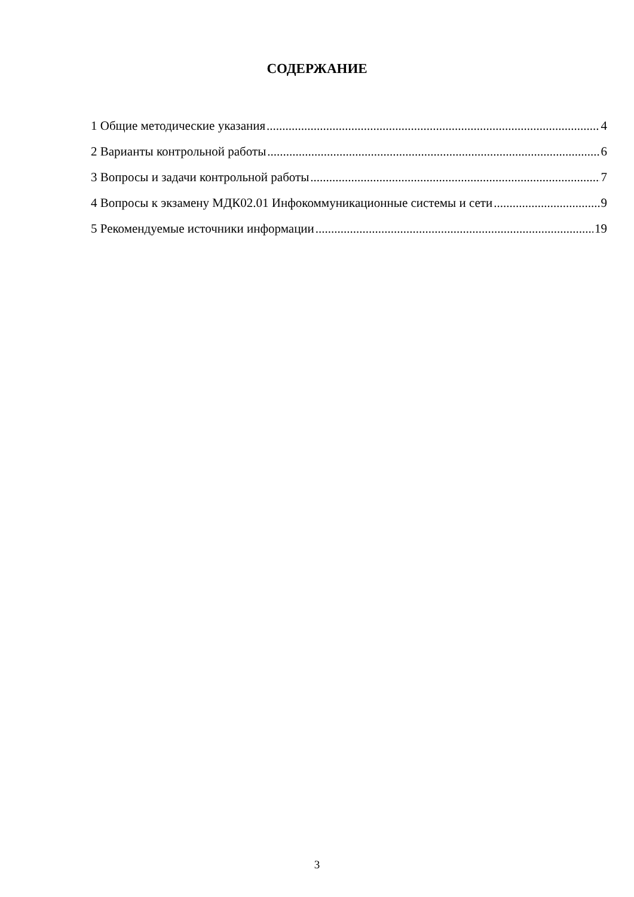СОДЕРЖАНИЕ
1 Общие методические указания 4
2 Варианты контрольной работы 6
3 Вопросы и задачи контрольной работы 7
4 Вопросы к экзамену МДК02.01 Инфокоммуникационные системы и сети 9
5 Рекомендуемые источники информации 19
3